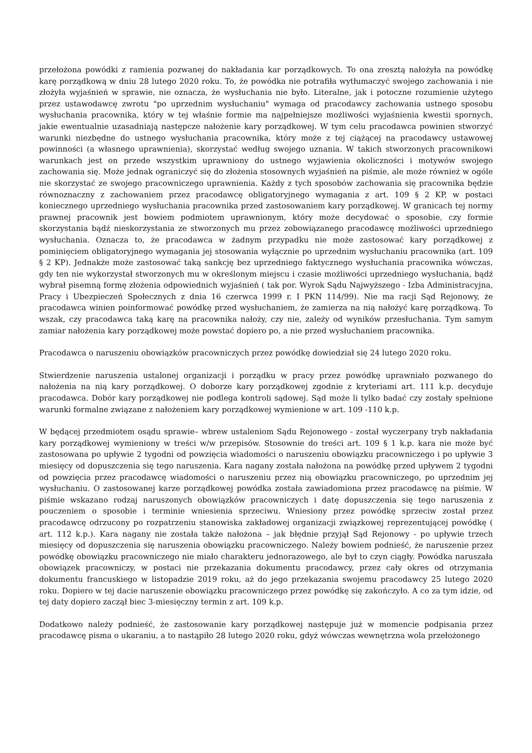przełożona powódki z ramienia pozwanej do nakładania kar porządkowych. To ona zresztą nałożyła na powódkę karę porządkową w dniu 28 lutego 2020 roku. To, że powódka nie potrafiła wytłumaczyć swojego zachowania i nie złożyła wyjaśnień w sprawie, nie oznacza, że wysłuchania nie było. Literalne, jak i potoczne rozumienie użytego przez ustawodawcę zwrotu "po uprzednim wysłuchaniu" wymaga od pracodawcy zachowania ustnego sposobu wysłuchania pracownika, który w tej właśnie formie ma najpełniejsze możliwości wyjaśnienia kwestii spornych, jakie ewentualnie uzasadniają następcze nałożenie kary porządkowej. W tym celu pracodawca powinien stworzyć warunki niezbędne do ustnego wysłuchania pracownika, który może z tej ciążącej na pracodawcy ustawowej powinności (a własnego uprawnienia), skorzystać według swojego uznania. W takich stworzonych pracownikowi warunkach jest on przede wszystkim uprawniony do ustnego wyjawienia okoliczności i motywów swojego zachowania się. Może jednak ograniczyć się do złożenia stosownych wyjaśnień na piśmie, ale może również w ogóle nie skorzystać ze swojego pracowniczego uprawnienia. Każdy z tych sposobów zachowania się pracownika będzie równoznaczny z zachowaniem przez pracodawcę obligatoryjnego wymagania z art. 109 § 2 KP, w postaci koniecznego uprzedniego wysłuchania pracownika przed zastosowaniem kary porządkowej. W granicach tej normy prawnej pracownik jest bowiem podmiotem uprawnionym, który może decydować o sposobie, czy formie skorzystania bądź nieskorzystania ze stworzonych mu przez zobowiązanego pracodawcę możliwości uprzedniego wysłuchania. Oznacza to, że pracodawca w żadnym przypadku nie może zastosować kary porządkowej z pominięciem obligatoryjnego wymagania jej stosowania wyłącznie po uprzednim wysłuchaniu pracownika (art. 109 § 2 KP). Jednakże może zastosować taką sankcję bez uprzedniego faktycznego wysłuchania pracownika wówczas, gdy ten nie wykorzystał stworzonych mu w określonym miejscu i czasie możliwości uprzedniego wysłuchania, bądź wybrał pisemną formę złożenia odpowiednich wyjaśnień ( tak por. Wyrok Sądu Najwyższego - Izba Administracyjna, Pracy i Ubezpieczeń Społecznych z dnia 16 czerwca 1999 r. I PKN 114/99). Nie ma racji Sąd Rejonowy, że pracodawca winien poinformować powódkę przed wysłuchaniem, że zamierza na nią nałożyć karę porządkową. To wszak, czy pracodawca taką karę na pracownika nałoży, czy nie, zależy od wyników przesłuchania. Tym samym zamiar nałożenia kary porządkowej może powstać dopiero po, a nie przed wysłuchaniem pracownika.
Pracodawca o naruszeniu obowiązków pracowniczych przez powódkę dowiedział się 24 lutego 2020 roku.
Stwierdzenie naruszenia ustalonej organizacji i porządku w pracy przez powódkę uprawniało pozwanego do nałożenia na nią kary porządkowej. O doborze kary porządkowej zgodnie z kryteriami art. 111 k.p. decyduje pracodawca. Dobór kary porządkowej nie podlega kontroli sądowej. Sąd może li tylko badać czy zostały spełnione warunki formalne związane z nałożeniem kary porządkowej wymienione w art. 109 -110 k.p.
W będącej przedmiotem osądu sprawie– wbrew ustaleniom Sądu Rejonowego - został wyczerpany tryb nakładania kary porządkowej wymieniony w treści w/w przepisów. Stosownie do treści art. 109 § 1 k.p. kara nie może być zastosowana po upływie 2 tygodni od powzięcia wiadomości o naruszeniu obowiązku pracowniczego i po upływie 3 miesięcy od dopuszczenia się tego naruszenia. Kara nagany została nałożona na powódkę przed upływem 2 tygodni od powzięcia przez pracodawcę wiadomości o naruszeniu przez nią obowiązku pracowniczego, po uprzednim jej wysłuchaniu. O zastosowanej karze porządkowej powódka została zawiadomiona przez pracodawcę na piśmie. W piśmie wskazano rodzaj naruszonych obowiązków pracowniczych i datę dopuszczenia się tego naruszenia z pouczeniem o sposobie i terminie wniesienia sprzeciwu. Wniesiony przez powódkę sprzeciw został przez pracodawcę odrzucony po rozpatrzeniu stanowiska zakładowej organizacji związkowej reprezentującej powódkę ( art. 112 k.p.). Kara nagany nie została także nałożona – jak błędnie przyjął Sąd Rejonowy - po upływie trzech miesięcy od dopuszczenia się naruszenia obowiązku pracowniczego. Należy bowiem podnieść, że naruszenie przez powódkę obowiązku pracowniczego nie miało charakteru jednorazowego, ale był to czyn ciągły. Powódka naruszała obowiązek pracowniczy, w postaci nie przekazania dokumentu pracodawcy, przez cały okres od otrzymania dokumentu francuskiego w listopadzie 2019 roku, aż do jego przekazania swojemu pracodawcy 25 lutego 2020 roku. Dopiero w tej dacie naruszenie obowiązku pracowniczego przez powódkę się zakończyło. A co za tym idzie, od tej daty dopiero zaczął biec 3-miesięczny termin z art. 109 k.p.
Dodatkowo należy podnieść, że zastosowanie kary porządkowej następuje już w momencie podpisania przez pracodawcę pisma o ukaraniu, a to nastąpiło 28 lutego 2020 roku, gdyż wówczas wewnętrzna wola przełożonego